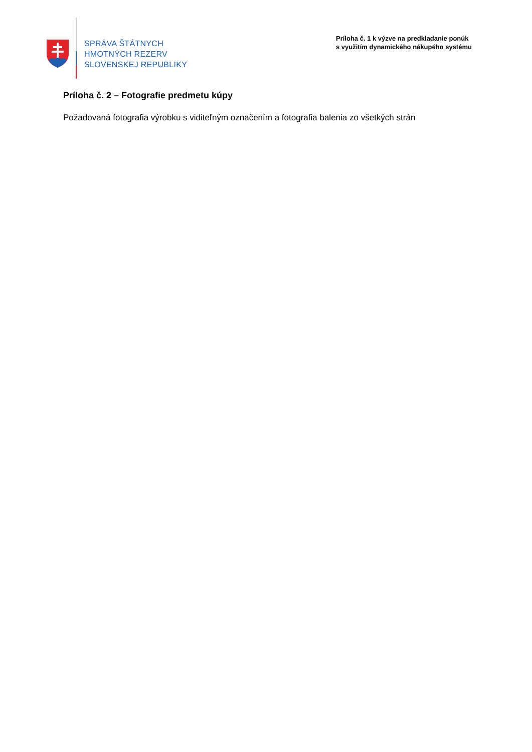SPRÁVA ŠTÁTNYCH
HMOTNÝCH REZERV
SLOVENSKEJ REPUBLIKY
Príloha č. 1 k výzve na predkladanie ponúk
s využitím dynamického nákupého systému
Príloha č. 2 – Fotografie predmetu kúpy
Požadovaná fotografia výrobku s viditeľným označením a fotografia balenia zo všetkých strán